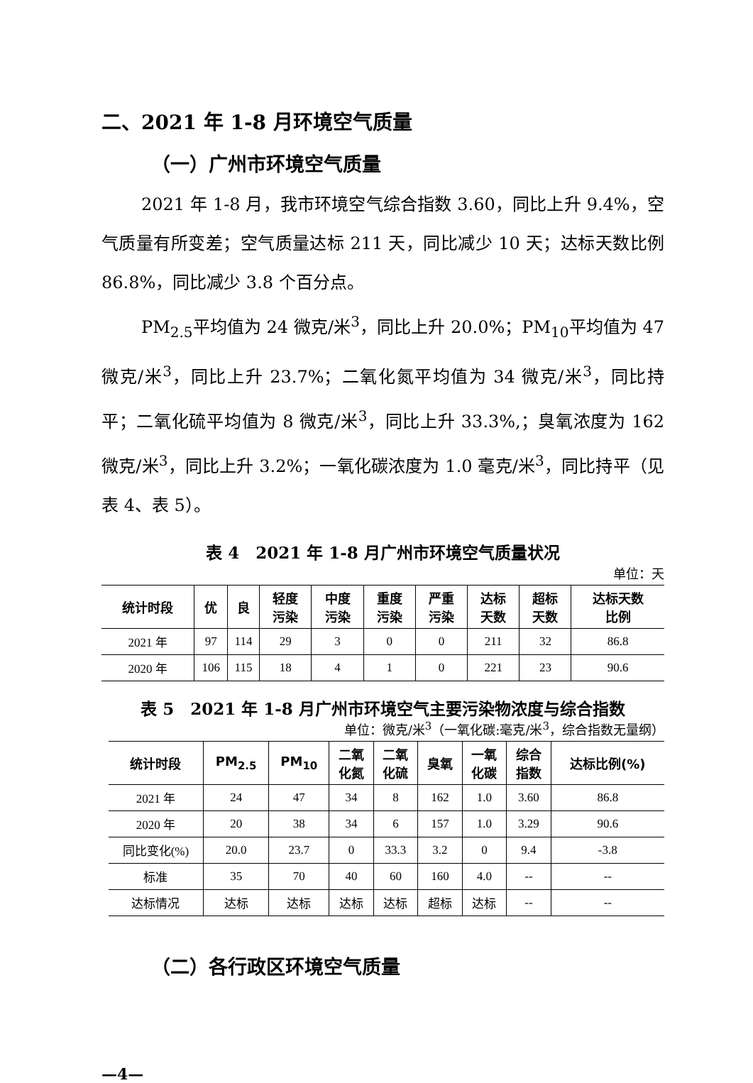二、2021 年 1-8 月环境空气质量
（一）广州市环境空气质量
2021 年 1-8 月，我市环境空气综合指数 3.60，同比上升 9.4%，空气质量有所变差；空气质量达标 211 天，同比减少 10 天；达标天数比例 86.8%，同比减少 3.8 个百分点。
PM<sub>2.5</sub>平均值为 24 微克/米<sup>3</sup>，同比上升 20.0%；PM<sub>10</sub>平均值为 47 微克/米<sup>3</sup>，同比上升 23.7%；二氧化氮平均值为 34 微克/米<sup>3</sup>，同比持平；二氧化硫平均值为 8 微克/米<sup>3</sup>，同比上升 33.3%,；臭氧浓度为 162 微克/米<sup>3</sup>，同比上升 3.2%；一氧化碳浓度为 1.0 毫克/米<sup>3</sup>，同比持平（见表 4、表 5）。
表 4　2021 年 1-8 月广州市环境空气质量状况
单位：天
| 统计时段 | 优 | 良 | 轻度 污染 | 中度 污染 | 重度 污染 | 严重 污染 | 达标 天数 | 超标 天数 | 达标天数 比例 |
| --- | --- | --- | --- | --- | --- | --- | --- | --- | --- |
| 2021 年 | 97 | 114 | 29 | 3 | 0 | 0 | 211 | 32 | 86.8 |
| 2020 年 | 106 | 115 | 18 | 4 | 1 | 0 | 221 | 23 | 90.6 |
表 5　2021 年 1-8 月广州市环境空气主要污染物浓度与综合指数
单位：微克/米<sup>3</sup>（一氧化碳:毫克/米<sup>3</sup>，综合指数无量纲）
| 统计时段 | PM<sub>2.5</sub> | PM<sub>10</sub> | 二氧 化氮 | 二氧 化硫 | 臭氧 | 一氧 化碳 | 综合 指数 | 达标比例(%) |
| --- | --- | --- | --- | --- | --- | --- | --- | --- |
| 2021 年 | 24 | 47 | 34 | 8 | 162 | 1.0 | 3.60 | 86.8 |
| 2020 年 | 20 | 38 | 34 | 6 | 157 | 1.0 | 3.29 | 90.6 |
| 同比变化(%) | 20.0 | 23.7 | 0 | 33.3 | 3.2 | 0 | 9.4 | -3.8 |
| 标准 | 35 | 70 | 40 | 60 | 160 | 4.0 | -- | -- |
| 达标情况 | 达标 | 达标 | 达标 | 达标 | 超标 | 达标 | -- | -- |
（二）各行政区环境空气质量
—4—